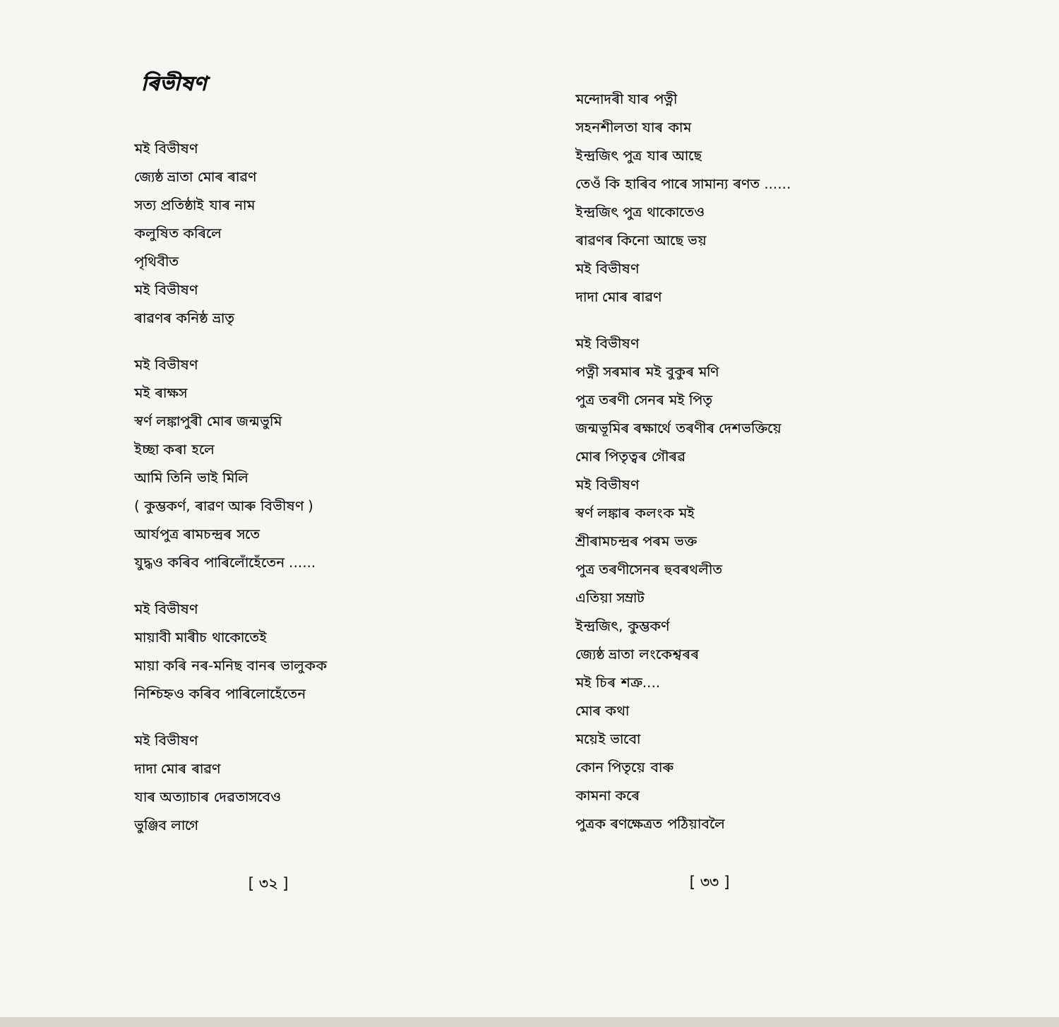ৰিভীষণ
মই বিভীষণ
জ্যেষ্ঠ ভ্ৰাতা মোৰ ৰাৱণ
সত্য প্ৰতিষ্ঠাই যাৰ নাম
কলুষিত কৰিলে
পৃথিবীত
মই বিভীষণ
ৰাৱণৰ কনিষ্ঠ ভ্ৰাতৃ
মই বিভীষণ
মই ৰাক্ষস
স্বৰ্ণ লঙ্কাপুৰী মোৰ জন্মভুমি
ইচ্ছা কৰা হলে
আমি তিনি ভাই মিলি
( কুম্ভকৰ্ণ, ৰাৱণ আৰু বিভীষণ )
আৰ্যপুত্ৰ ৰামচন্দ্ৰৰ সতে
যুদ্ধও কৰিব পাৰিলোঁহেঁতেন ......
মই বিভীষণ
মায়াবী মাৰীচ থাকোতেই
মায়া কৰি নৰ-মনিছ বানৰ ভালুকক
নিশ্চিহ্নও কৰিব পাৰিলোহেঁতেন
মই বিভীষণ
দাদা মোৰ ৰাৱণ
যাৰ অত্যাচাৰ দেৱতাসবেও
ভুঞ্জিব লাগে
[ ৩২ ]
মন্দোদৰী যাৰ পত্নী
সহনশীলতা যাৰ কাম
ইন্দ্ৰজিৎ পুত্ৰ যাৰ আছে
তেওঁ কি হাৰিব পাৰে সামান্য ৰণত ......
ইন্দ্ৰজিৎ পুত্ৰ থাকোতেও
ৰাৱণৰ কিনো আছে ভয়
মই বিভীষণ
দাদা মোৰ ৰাৱণ
মই বিভীষণ
পত্নী সৰমাৰ মই বুকুৰ মণি
পুত্ৰ তৰণী সেনৰ মই পিতৃ
জন্মভূমিৰ ৰক্ষাৰ্থে তৰণীৰ দেশভক্তিয়ে
মোৰ পিতৃত্বৰ গৌৰৱ
মই বিভীষণ
স্বৰ্ণ লঙ্কাৰ কলংক মই
শ্ৰীৰামচন্দ্ৰৰ পৰম ভক্ত
পুত্ৰ তৰণীসেনৰ হুবৰথলীত
এতিয়া সম্ৰাট
ইন্দ্ৰজিৎ, কুম্ভকৰ্ণ
জ্যেষ্ঠ ভ্ৰাতা লংকেশ্বৰৰ
মই চিৰ শত্ৰু....
মোৰ কথা
ময়েই ভাবো
কোন পিতৃয়ে বাৰু
কামনা কৰে
পুত্ৰক ৰণক্ষেত্ৰত পঠিয়াবলৈ
[ ৩৩ ]